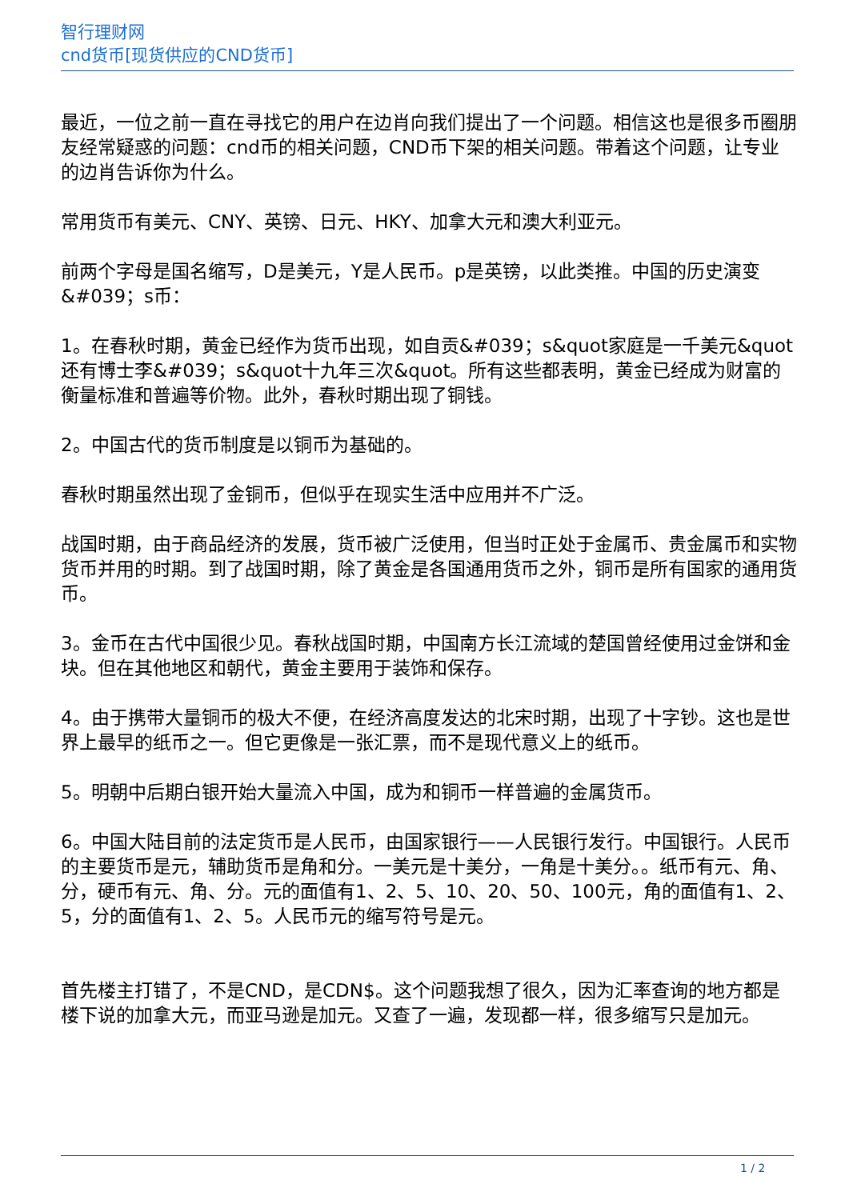智行理财网
cnd货币[现货供应的CND货币]
最近，一位之前一直在寻找它的用户在边肖向我们提出了一个问题。相信这也是很多币圈朋友经常疑惑的问题：cnd币的相关问题，CND币下架的相关问题。带着这个问题，让专业的边肖告诉你为什么。
常用货币有美元、CNY、英镑、日元、HKY、加拿大元和澳大利亚元。
前两个字母是国名缩写，D是美元，Y是人民币。p是英镑，以此类推。中国的历史演变&#039；s币：
1。在春秋时期，黄金已经作为货币出现，如自贡&#039；s&quot家庭是一千美元&quot还有博士李&#039；s&quot十九年三次&quot。所有这些都表明，黄金已经成为财富的衡量标准和普遍等价物。此外，春秋时期出现了铜钱。
2。中国古代的货币制度是以铜币为基础的。
春秋时期虽然出现了金铜币，但似乎在现实生活中应用并不广泛。
战国时期，由于商品经济的发展，货币被广泛使用，但当时正处于金属币、贵金属币和实物货币并用的时期。到了战国时期，除了黄金是各国通用货币之外，铜币是所有国家的通用货币。
3。金币在古代中国很少见。春秋战国时期，中国南方长江流域的楚国曾经使用过金饼和金块。但在其他地区和朝代，黄金主要用于装饰和保存。
4。由于携带大量铜币的极大不便，在经济高度发达的北宋时期，出现了十字钞。这也是世界上最早的纸币之一。但它更像是一张汇票，而不是现代意义上的纸币。
5。明朝中后期白银开始大量流入中国，成为和铜币一样普遍的金属货币。
6。中国大陆目前的法定货币是人民币，由国家银行——人民银行发行。中国银行。人民币的主要货币是元，辅助货币是角和分。一美元是十美分，一角是十美分。。纸币有元、角、分，硬币有元、角、分。元的面值有1、2、5、10、20、50、100元，角的面值有1、2、5，分的面值有1、2、5。人民币元的缩写符号是元。
首先楼主打错了，不是CND，是CDN$。这个问题我想了很久，因为汇率查询的地方都是楼下说的加拿大元，而亚马逊是加元。又查了一遍，发现都一样，很多缩写只是加元。
1 / 2